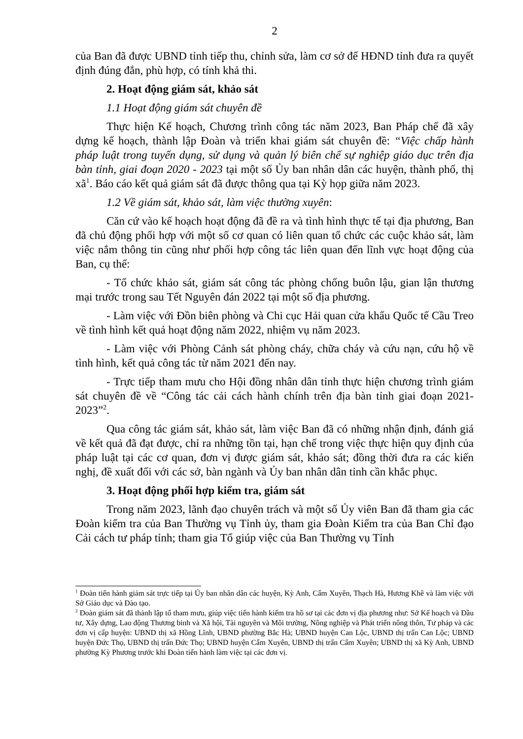2
của Ban đã được UBND tỉnh tiếp thu, chỉnh sửa, làm cơ sở để HĐND tỉnh đưa ra quyết định đúng đắn, phù hợp, có tính khả thi.
2. Hoạt động giám sát, khảo sát
1.1 Hoạt động giám sát chuyên đề
Thực hiện Kế hoạch, Chương trình công tác năm 2023, Ban Pháp chế đã xây dựng kế hoạch, thành lập Đoàn và triển khai giám sát chuyên đề: “Việc chấp hành pháp luật trong tuyển dụng, sử dụng và quản lý biên chế sự nghiệp giáo dục trên địa bàn tỉnh, giai đoạn 2020 - 2023 tại một số Ủy ban nhân dân các huyện, thành phố, thị xã<sup>1</sup>. Báo cáo kết quả giám sát đã được thông qua tại Kỳ họp giữa năm 2023.
1.2 Về giám sát, khảo sát, làm việc thường xuyên:
Căn cứ vào kế hoạch hoạt động đã đề ra và tình hình thực tế tại địa phương, Ban đã chủ động phối hợp với một số cơ quan có liên quan tổ chức các cuộc khảo sát, làm việc nắm thông tin cũng như phối hợp công tác liên quan đến lĩnh vực hoạt động của Ban, cụ thể:
- Tổ chức khảo sát, giám sát công tác phòng chống buôn lậu, gian lận thương mại trước trong sau Tết Nguyên đán 2022 tại một số địa phương.
- Làm việc với Đồn biên phòng và Chi cục Hải quan cửa khẩu Quốc tế Cầu Treo về tình hình kết quả hoạt động năm 2022, nhiệm vụ năm 2023.
- Làm việc với Phòng Cảnh sát phòng cháy, chữa cháy và cứu nạn, cứu hộ về tình hình, kết quả công tác từ năm 2021 đến nay.
- Trực tiếp tham mưu cho Hội đồng nhân dân tỉnh thực hiện chương trình giám sát chuyên đề về “Công tác cải cách hành chính trên địa bàn tỉnh giai đoạn 2021-2023”<sup>2</sup>.
Qua công tác giám sát, khảo sát, làm việc Ban đã có những nhận định, đánh giá về kết quả đã đạt được, chỉ ra những tồn tại, hạn chế trong việc thực hiện quy định của pháp luật tại các cơ quan, đơn vị được giám sát, khảo sát; đồng thời đưa ra các kiến nghị, đề xuất đối với các sở, bàn ngành và Ủy ban nhân dân tỉnh cần khắc phục.
3. Hoạt động phối hợp kiểm tra, giám sát
Trong năm 2023, lãnh đạo chuyên trách và một số Ủy viên Ban đã tham gia các Đoàn kiểm tra của Ban Thường vụ Tỉnh ủy, tham gia Đoàn Kiểm tra của Ban Chỉ đạo Cải cách tư pháp tỉnh; tham gia Tổ giúp việc của Ban Thường vụ Tỉnh
<sup>1</sup> Đoàn tiến hành giám sát trực tiếp tại Ủy ban nhân dân các huyện, Kỳ Anh, Cẩm Xuyên, Thạch Hà, Hương Khê và làm việc với Sở Giáo dục và Đào tạo.
<sup>2</sup> Đoàn giám sát đã thành lập tổ tham mưu, giúp việc tiến hành kiểm tra hồ sơ tại các đơn vị địa phương như: Sở Kế hoạch và Đầu tư, Xây dựng, Lao động Thương binh và Xã hội, Tài nguyên và Môi trường, Nông nghiệp và Phát triển nông thôn, Tư pháp và các đơn vị cấp huyện: UBND thị xã Hồng Lĩnh, UBND phường Bắc Hà; UBND huyện Can Lộc, UBND thị trấn Can Lộc; UBND huyện Đức Thọ, UBND thị trấn Đức Thọ; UBND huyện Cẩm Xuyên, UBND thị trấn Cẩm Xuyên; UBND thị xã Kỳ Anh, UBND phường Kỳ Phương trước khi Đoàn tiến hành làm việc tại các đơn vị.